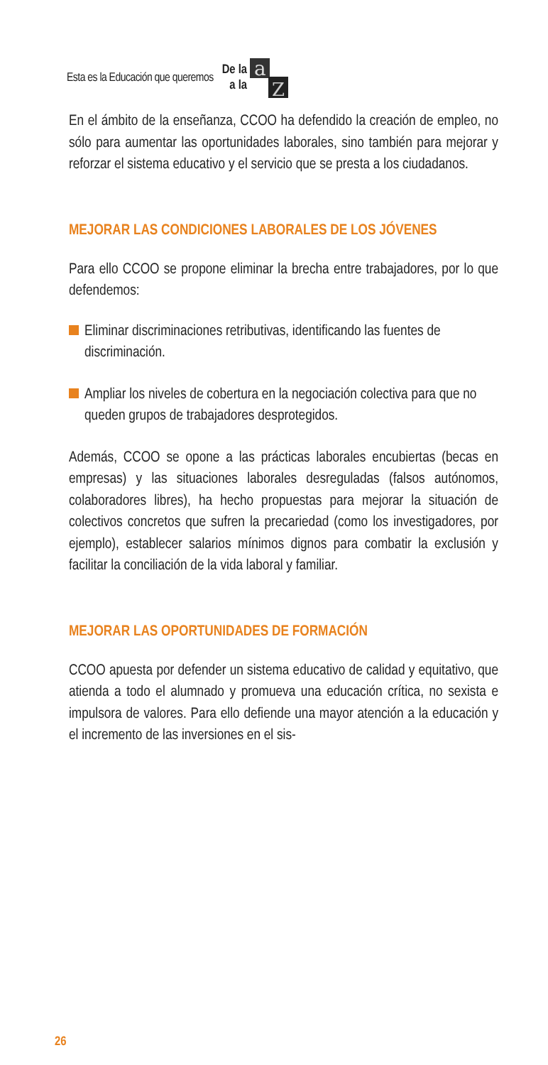Esta es la Educación que queremos De la
a la
a
Z
En el ámbito de la enseñanza, CCOO ha defendido la creación de empleo, no sólo para aumentar las oportunidades laborales, sino también para mejorar y reforzar el sistema educativo y el servicio que se presta a los ciudadanos.
MEJORAR LAS CONDICIONES LABORALES DE LOS JÓVENES
Para ello CCOO se propone eliminar la brecha entre trabajadores, por lo que defendemos:
Eliminar discriminaciones retributivas, identificando las fuentes de discriminación.
Ampliar los niveles de cobertura en la negociación colectiva para que no queden grupos de trabajadores desprotegidos.
Además, CCOO se opone a las prácticas laborales encubiertas (becas en empresas) y las situaciones laborales desreguladas (falsos autónomos, colaboradores libres), ha hecho propuestas para mejorar la situación de colectivos concretos que sufren la precariedad (como los investigadores, por ejemplo), establecer salarios mínimos dignos para combatir la exclusión y facilitar la conciliación de la vida laboral y familiar.
MEJORAR LAS OPORTUNIDADES DE FORMACIÓN
CCOO apuesta por defender un sistema educativo de calidad y equitativo, que atienda a todo el alumnado y promueva una educación crítica, no sexista e impulsora de valores. Para ello defiende una mayor atención a la educación y el incremento de las inversiones en el sis-
26